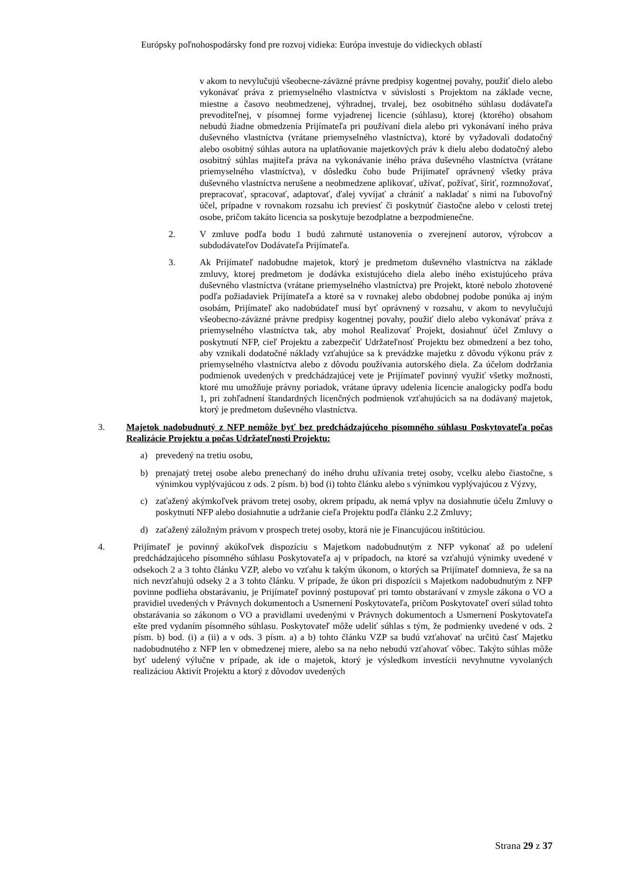Európsky poľnohospodársky fond pre rozvoj vidieka: Európa investuje do vidieckych oblastí
v akom to nevylučujú všeobecne-záväzné právne predpisy kogentnej povahy, použiť dielo alebo vykonávať práva z priemyselného vlastníctva v súvislosti s Projektom na základe vecne, miestne a časovo neobmedzenej, výhradnej, trvalej, bez osobitného súhlasu dodávateľa prevoditeľnej, v písomnej forme vyjadrenej licencie (súhlasu), ktorej (ktorého) obsahom nebudú žiadne obmedzenia Prijímateľa pri používaní diela alebo pri vykonávaní iného práva duševného vlastníctva (vrátane priemyselného vlastníctva), ktoré by vyžadovali dodatočný alebo osobitný súhlas autora na uplatňovanie majetkových práv k dielu alebo dodatočný alebo osobitný súhlas majiteľa práva na vykonávanie iného práva duševného vlastníctva (vrátane priemyselného vlastníctva), v dôsledku čoho bude Prijímateľ oprávnený všetky práva duševného vlastníctva nerušene a neobmedzene aplikovať, užívať, požívať, šíriť, rozmnožovať, prepracovať, spracovať, adaptovať, ďalej vyvíjať a chrániť a nakladať s nimi na ľubovoľný účel, prípadne v rovnakom rozsahu ich previesť či poskytnúť čiastočne alebo v celosti tretej osobe, pričom takáto licencia sa poskytuje bezodplatne a bezpodmienečne.
2. V zmluve podľa bodu 1 budú zahrnuté ustanovenia o zverejnení autorov, výrobcov a subdodávateľov Dodávateľa Prijímateľa.
3. Ak Prijímateľ nadobudne majetok, ktorý je predmetom duševného vlastníctva na základe zmluvy, ktorej predmetom je dodávka existujúceho diela alebo iného existujúceho práva duševného vlastníctva (vrátane priemyselného vlastníctva) pre Projekt, ktoré nebolo zhotovené podľa požiadaviek Prijímateľa a ktoré sa v rovnakej alebo obdobnej podobe ponúka aj iným osobám, Prijímateľ ako nadobúdateľ musí byť oprávnený v rozsahu, v akom to nevylučujú všeobecno-záväzné právne predpisy kogentnej povahy, použiť dielo alebo vykonávať práva z priemyselného vlastníctva tak, aby mohol Realizovať Projekt, dosiahnuť účel Zmluvy o poskytnutí NFP, cieľ Projektu a zabezpečiť Udržateľnosť Projektu bez obmedzení a bez toho, aby vznikali dodatočné náklady vzťahujúce sa k prevádzke majetku z dôvodu výkonu práv z priemyselného vlastníctva alebo z dôvodu používania autorského diela. Za účelom dodržania podmienok uvedených v predchádzajúcej vete je Prijímateľ povinný využiť všetky možnosti, ktoré mu umožňuje právny poriadok, vrátane úpravy udelenia licencie analogicky podľa bodu 1, pri zohľadnení štandardných licenčných podmienok vzťahujúcich sa na dodávaný majetok, ktorý je predmetom duševného vlastníctva.
3. Majetok nadobudnutý z NFP nemôže byť bez predchádzajúceho písomného súhlasu Poskytovateľa počas Realizácie Projektu a počas Udržateľnosti Projektu:
a) prevedený na tretiu osobu,
b) prenajatý tretej osobe alebo prenechaný do iného druhu užívania tretej osoby, vcelku alebo čiastočne, s výnimkou vyplývajúcou z ods. 2 písm. b) bod (i) tohto článku alebo s výnimkou vyplývajúcou z Výzvy,
c) zaťažený akýmkoľvek právom tretej osoby, okrem prípadu, ak nemá vplyv na dosiahnutie účelu Zmluvy o poskytnutí NFP alebo dosiahnutie a udržanie cieľa Projektu podľa článku 2.2 Zmluvy;
d) zaťažený záložným právom v prospech tretej osoby, ktorá nie je Financujúcou inštitúciou.
4. Prijímateľ je povinný akúkoľvek dispozíciu s Majetkom nadobudnutým z NFP vykonať až po udelení predchádzajúceho písomného súhlasu Poskytovateľa aj v prípadoch, na ktoré sa vzťahujú výnimky uvedené v odsekoch 2 a 3 tohto článku VZP, alebo vo vzťahu k takým úkonom, o ktorých sa Prijímateľ domnieva, že sa na nich nevzťahujú odseky 2 a 3 tohto článku. V prípade, že úkon pri dispozícii s Majetkom nadobudnutým z NFP povinne podlieha obstarávaniu, je Prijímateľ povinný postupovať pri tomto obstarávaní v zmysle zákona o VO a pravidiel uvedených v Právnych dokumentoch a Usmernení Poskytovateľa, pričom Poskytovateľ overí súlad tohto obstarávania so zákonom o VO a pravidlami uvedenými v Právnych dokumentoch a Usmernení Poskytovateľa ešte pred vydaním písomného súhlasu. Poskytovateľ môže udeliť súhlas s tým, že podmienky uvedené v ods. 2 písm. b) bod. (i) a (ii) a v ods. 3 písm. a) a b) tohto článku VZP sa budú vzťahovať na určitú časť Majetku nadobudnutého z NFP len v obmedzenej miere, alebo sa na neho nebudú vzťahovať vôbec. Takýto súhlas môže byť udelený výlučne v prípade, ak ide o majetok, ktorý je výsledkom investícii nevyhnutne vyvolaných realizáciou Aktivít Projektu a ktorý z dôvodov uvedených
Strana 29 z 37